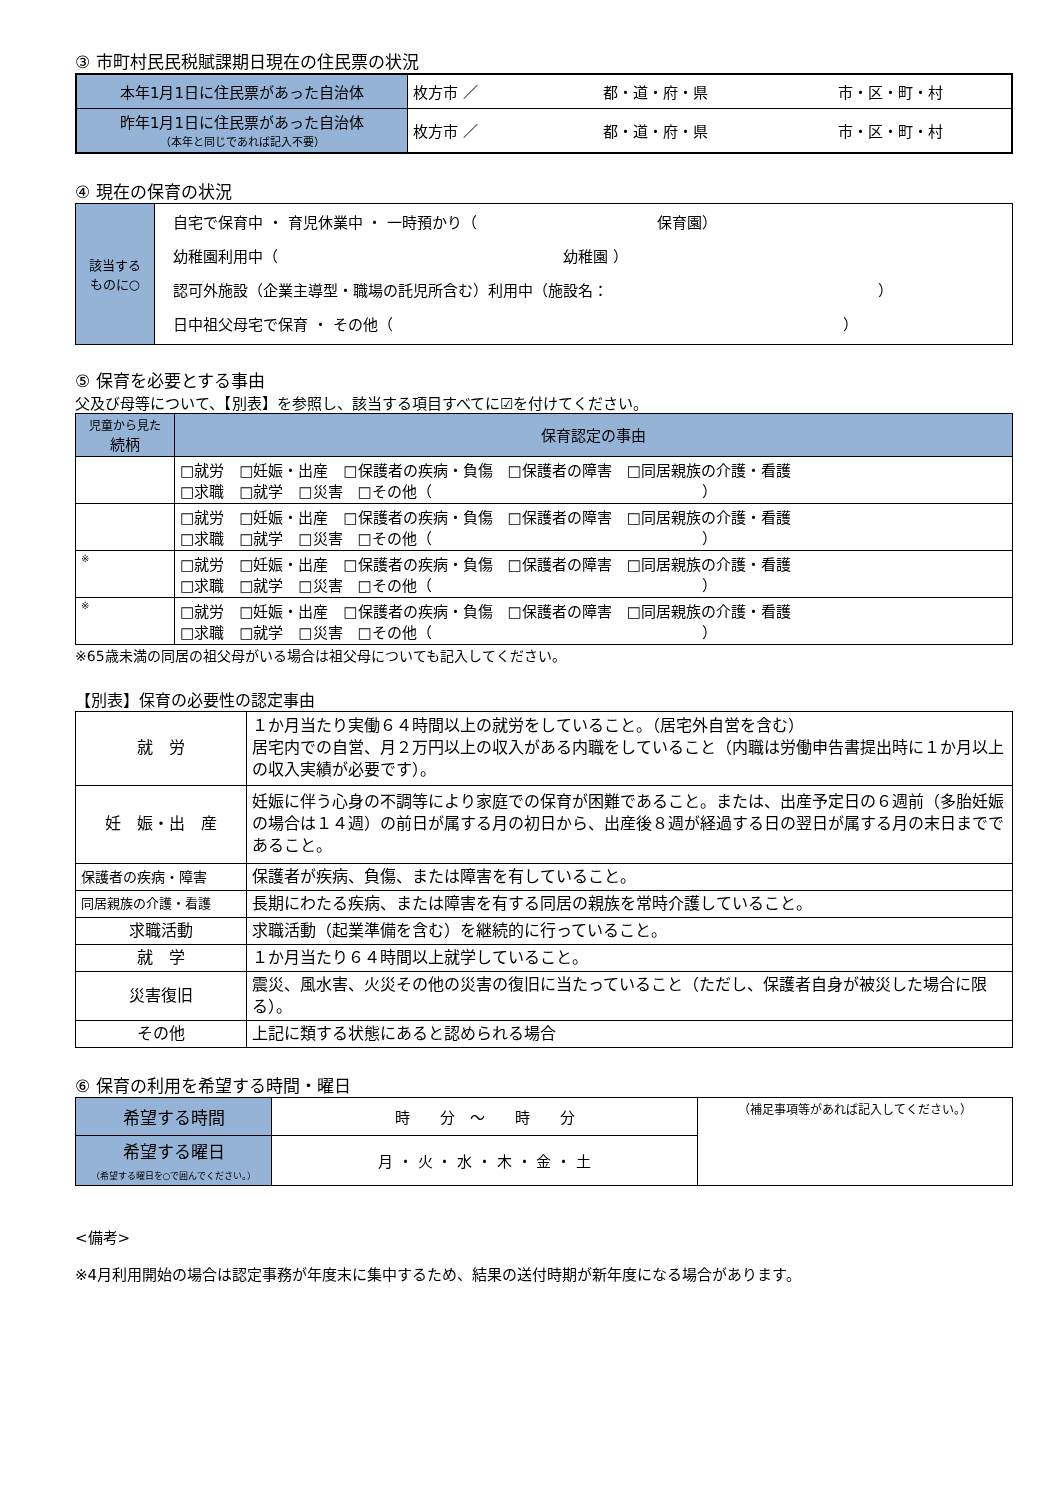③ 市町村民民税賦課期日現在の住民票の状況
| 本年1月1日に住民票があった自治体 | 枚方市 ／ 都・道・府・県 市・区・町・村 |
| 昨年1月1日に住民票があった自治体 （本年と同じであれば記入不要） | 枚方市 ／ 都・道・府・県 市・区・町・村 |
④ 現在の保育の状況
| 該当する ものに○ | 自宅で保育中 ・ 育児休業中 ・ 一時預かり（ 保育園） 幼稚園利用中（ 幼稚園 ） 認可外施設（企業主導型・職場の託児所含む）利用中（施設名： ） 日中祖父母宅で保育 ・ その他（ ） |
⑤ 保育を必要とする事由
父及び母等について、【別表】を参照し、該当する項目すべてに☑を付けてください。
| 児童から見た 続柄 | 保育認定の事由 |
| --- | --- |
| | □就労 □妊娠・出産 □保護者の疾病・負傷 □保護者の障害 □同居親族の介護・看護 □求職 □就学 □災害 □その他（ ） |
| | □就労 □妊娠・出産 □保護者の疾病・負傷 □保護者の障害 □同居親族の介護・看護 □求職 □就学 □災害 □その他（ ） |
| ※ | □就労 □妊娠・出産 □保護者の疾病・負傷 □保護者の障害 □同居親族の介護・看護 □求職 □就学 □災害 □その他（ ） |
| ※ | □就労 □妊娠・出産 □保護者の疾病・負傷 □保護者の障害 □同居親族の介護・看護 □求職 □就学 □災害 □その他（ ） |
※65歳未満の同居の祖父母がいる場合は祖父母についても記入してください。
【別表】保育の必要性の認定事由
| 就 労 | １か月当たり実働６４時間以上の就労をしていること。（居宅外自営を含む） 居宅内での自営、月２万円以上の収入がある内職をしていること（内職は労働申告書提出時に１か月以上の収入実績が必要です）。 |
| 妊 娠・出 産 | 妊娠に伴う心身の不調等により家庭での保育が困難であること。または、出産予定日の６週前（多胎妊娠の場合は１４週）の前日が属する月の初日から、出産後８週が経過する日の翌日が属する月の末日までであること。 |
| 保護者の疾病・障害 | 保護者が疾病、負傷、または障害を有していること。 |
| 同居親族の介護・看護 | 長期にわたる疾病、または障害を有する同居の親族を常時介護していること。 |
| 求職活動 | 求職活動（起業準備を含む）を継続的に行っていること。 |
| 就 学 | １か月当たり６４時間以上就学していること。 |
| 災害復旧 | 震災、風水害、火災その他の災害の復旧に当たっていること（ただし、保護者自身が被災した場合に限る）。 |
| その他 | 上記に類する状態にあると認められる場合 |
⑥ 保育の利用を希望する時間・曜日
| 希望する時間 | 時 分 ～ 時 分 | （補足事項等があれば記入してください。） |
| 希望する曜日 （希望する曜日を○で囲んでください。） | 月 ・ 火 ・ 水 ・ 木 ・ 金 ・ 土 | |
<備考>
※4月利用開始の場合は認定事務が年度末に集中するため、結果の送付時期が新年度になる場合があります。